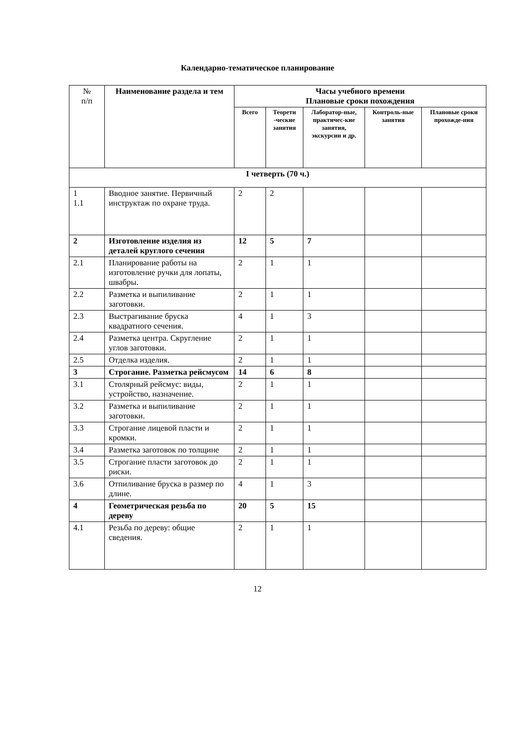Календарно-тематическое планирование
| № п/п | Наименование раздела и тем | Часы учебного времени Плановые сроки похождения | | | | |
| --- | --- | --- | --- | --- | --- | --- |
| | | Всего | Теорети -ческие занятия | Лаборатор-ные, практичес-кие занятия, экскурсии и др. | Контроль-ные занятия | Плановые сроки прохожде-ния |
| I четверть (70 ч.) | | | | | | |
| 1 1.1 | Вводное занятие. Первичный инструктаж по охране труда. | 2 | 2 | | | |
| 2 | Изготовление изделия из деталей круглого сечения | 12 | 5 | 7 | | |
| 2.1 | Планирование работы на изготовление ручки для лопаты, швабры. | 2 | 1 | 1 | | |
| 2.2 | Разметка и выпиливание заготовки. | 2 | 1 | 1 | | |
| 2.3 | Выстрагивание бруска квадратного сечения. | 4 | 1 | 3 | | |
| 2.4 | Разметка центра. Скругление углов заготовки. | 2 | 1 | 1 | | |
| 2.5 | Отделка изделия. | 2 | 1 | 1 | | |
| 3 | Строгание. Разметка рейсмусом | 14 | 6 | 8 | | |
| 3.1 | Столярный рейсмус: виды, устройство, назначение. | 2 | 1 | 1 | | |
| 3.2 | Разметка и выпиливание заготовки. | 2 | 1 | 1 | | |
| 3.3 | Строгание лицевой пласти и кромки. | 2 | 1 | 1 | | |
| 3.4 | Разметка заготовок по толщине | 2 | 1 | 1 | | |
| 3.5 | Строгание пласти заготовок до риски. | 2 | 1 | 1 | | |
| 3.6 | Отпиливание бруска в размер по длине. | 4 | 1 | 3 | | |
| 4 | Геометрическая резьба по дереву | 20 | 5 | 15 | | |
| 4.1 | Резьба по дереву: общие сведения. | 2 | 1 | 1 | | |
12